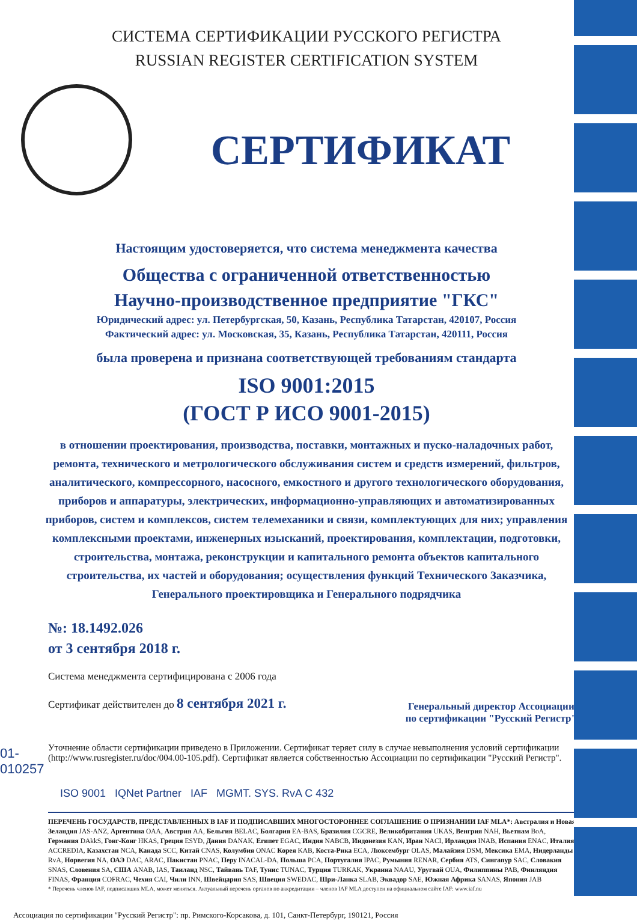СИСТЕМА СЕРТИФИКАЦИИ РУССКОГО РЕГИСТРА
RUSSIAN REGISTER CERTIFICATION SYSTEM
СЕРТИФИКАТ
Настоящим удостоверяется, что система менеджмента качества
Общества с ограниченной ответственностью
Научно-производственное предприятие "ГКС"
Юридический адрес: ул. Петербургская, 50, Казань, Республика Татарстан, 420107, Россия
Фактический адрес: ул. Московская, 35, Казань, Республика Татарстан, 420111, Россия
была проверена и признана соответствующей требованиям стандарта
ISO 9001:2015
(ГОСТ Р ИСО 9001-2015)
в отношении проектирования, производства, поставки, монтажных и пуско-наладочных работ, ремонта, технического и метрологического обслуживания систем и средств измерений, фильтров, аналитического, компрессорного, насосного, емкостного и другого технологического оборудования, приборов и аппаратуры, электрических, информационно-управляющих и автоматизированных приборов, систем и комплексов, систем телемеханики и связи, комплектующих для них; управления комплексными проектами, инженерных изысканий, проектирования, комплектации, подготовки, строительства, монтажа, реконструкции и капитального ремонта объектов капитального строительства, их частей и оборудования; осуществления функций Технического Заказчика, Генерального проектировщика и Генерального подрядчика
№: 18.1492.026
от 3 сентября 2018 г.
Система менеджмента сертифицирована с 2006 года
Сертификат действителен до 8 сентября 2021 г.
Генеральный директор Ассоциации
по сертификации "Русский Регистр"
Уточнение области сертификации приведено в Приложении. Сертификат теряет силу в случае невыполнения условий сертификации (http://www.rusregister.ru/doc/004.00-105.pdf). Сертификат является собственностью Ассоциации по сертификации "Русский Регистр".
ISO 9001 IQNet Partner IAF MGMT. SYS. RvA C 432
ПЕРЕЧЕНЬ ГОСУДАРСТВ, ПРЕДСТАВЛЕННЫХ В IAF И ПОДПИСАВШИХ МНОГОСТОРОННЕЕ СОГЛАШЕНИЕ О ПРИЗНАНИИ IAF MLA*: Австралия и Новая Зеландия JAS-ANZ, Аргентина OAA, Австрия AA, Бельгия BELAC, Болгария EA-BAS, Бразилия CGCRE, Великобритания UKAS, Венгрия NAH, Вьетнам BoA, Германия DAkkS, Гонг-Конг HKAS, Греция ESYD, Дания DANAK, Египет EGAC, Индия NABCB, Индонезия KAN, Иран NACI, Ирландия INAB, Испания ENAC, Италия ACCREDIA, Казахстан NCA, Канада SCC, Китай CNAS, Колумбия ONAC Корея KAB, Коста-Рика ECA, Люксембург OLAS, Малайзия DSM, Мексика EMA, Нидерланды RvA, Норвегия NA, ОАЭ DAC, ARAC, Пакистан PNAC, Перу INACAL-DA, Польша PCA, Португалия IPAC, Румыния RENAR, Сербия ATS, Сингапур SAC, Словакия SNAS, Словения SA, США ANAB, IAS, Таиланд NSC, Тайвань TAF, Тунис TUNAC, Турция TURKAK, Украина NAAU, Уругвай OUA, Филиппины PAB, Финляндия FINAS, Франция COFRAC, Чехия CAI, Чили INN, Швейцария SAS, Швеция SWEDAC, Шри-Ланка SLAB, Эквадор SAE, Южная Африка SANAS, Япония JAB
* Перечень членов IAF, подписавших MLA, может меняться. Актуальный перечень органов по аккредитации – членов IAF MLA доступен на официальном сайте IAF: www.iaf.nu
Ассоциация по сертификации "Русский Регистр": пр. Римского-Корсакова, д. 101, Санкт-Петербург, 190121, Россия
01-010257